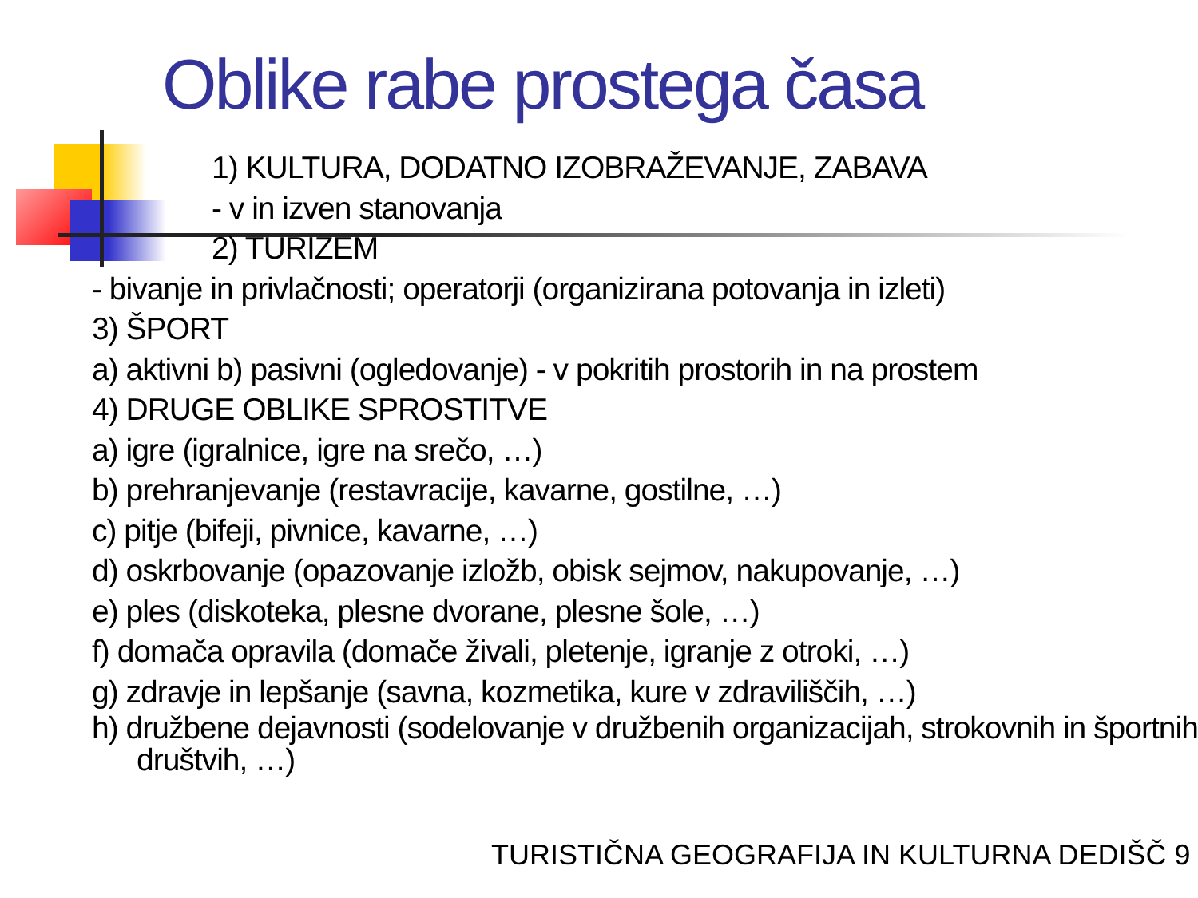Oblike rabe prostega časa
1) KULTURA, DODATNO IZOBRAŽEVANJE, ZABAVA
- v in izven stanovanja
2) TURIZEM
- bivanje in privlačnosti; operatorji (organizirana potovanja in izleti)
3) ŠPORT
a) aktivni b) pasivni (ogledovanje) - v pokritih prostorih in na prostem
4) DRUGE OBLIKE SPROSTITVE
a) igre (igralnice, igre na srečo, …)
b) prehranjevanje (restavracije, kavarne, gostilne, …)
c) pitje (bifeji, pivnice, kavarne, …)
d) oskrbovanje (opazovanje izložb, obisk sejmov, nakupovanje, …)
e) ples (diskoteka, plesne dvorane, plesne šole, …)
f) domača opravila (domače živali, pletenje, igranje z otroki, …)
g) zdravje in lepšanje (savna, kozmetika, kure v zdraviliščih, …)
h) družbene dejavnosti (sodelovanje v družbenih organizacijah, strokovnih in športnih društvih, …)
TURISTIČNA GEOGRAFIJA IN KULTURNA DEDIŠČ 9